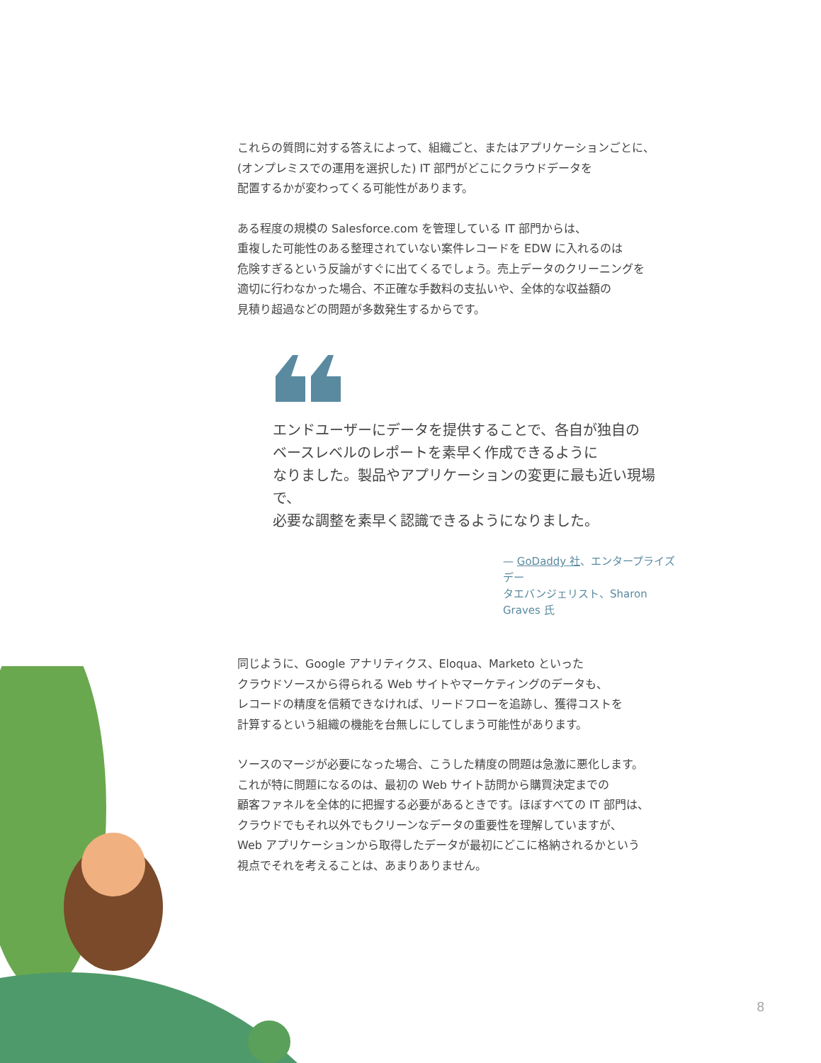これらの質問に対する答えによって、組織ごと、またはアプリケーションごとに、
(オンプレミスでの運用を選択した) IT 部門がどこにクラウドデータを
配置するかが変わってくる可能性があります。
ある程度の規模の Salesforce.com を管理している IT 部門からは、
重複した可能性のある整理されていない案件レコードを EDW に入れるのは
危険すぎるという反論がすぐに出てくるでしょう。売上データのクリーニングを
適切に行わなかった場合、不正確な手数料の支払いや、全体的な収益額の
見積り超過などの問題が多数発生するからです。
エンドユーザーにデータを提供することで、各自が独自の
ベースレベルのレポートを素早く作成できるように
なりました。製品やアプリケーションの変更に最も近い現場で、
必要な調整を素早く認識できるようになりました。
— GoDaddy 社、エンタープライズデー
タエバンジェリスト、Sharon Graves 氏
同じように、Google アナリティクス、Eloqua、Marketo といった
クラウドソースから得られる Web サイトやマーケティングのデータも、
レコードの精度を信頼できなければ、リードフローを追跡し、獲得コストを
計算するという組織の機能を台無しにしてしまう可能性があります。
ソースのマージが必要になった場合、こうした精度の問題は急激に悪化します。
これが特に問題になるのは、最初の Web サイト訪問から購買決定までの
顧客ファネルを全体的に把握する必要があるときです。ほぼすべての IT 部門は、
クラウドでもそれ以外でもクリーンなデータの重要性を理解していますが、
Web アプリケーションから取得したデータが最初にどこに格納されるかという
視点でそれを考えることは、あまりありません。
8